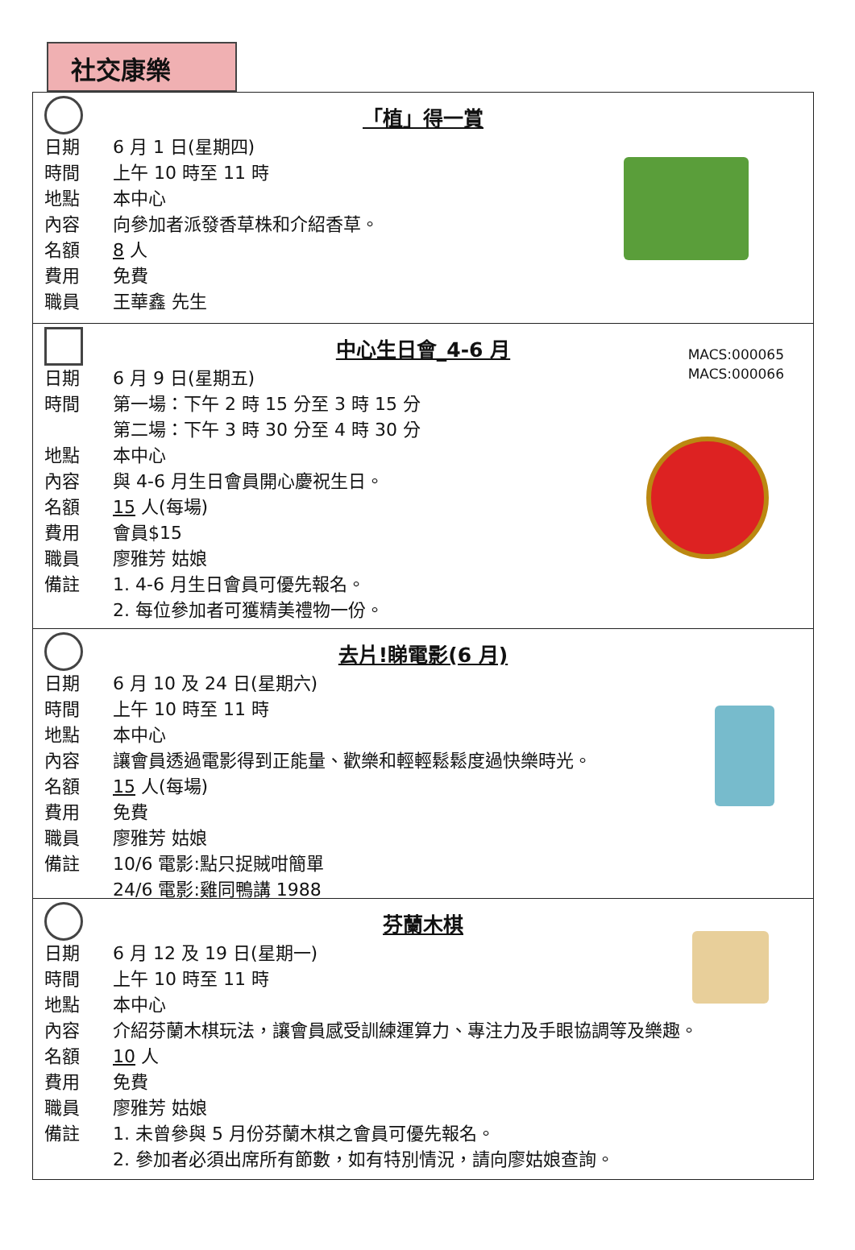社交康樂
「植」得一賞
日期 6 月 1 日(星期四)
時間 上午 10 時至 11 時
地點 本中心
內容 向參加者派發香草株和介紹香草。
名額 8 人
費用 免費
職員 王華鑫 先生
中心生日會_4-6 月
MACS:000065
MACS:000066
日期 6 月 9 日(星期五)
時間 第一場：下午 2 時 15 分至 3 時 15 分
第二場：下午 3 時 30 分至 4 時 30 分
地點 本中心
內容 與 4-6 月生日會員開心慶祝生日。
名額 15 人(每場)
費用 會員$15
職員 廖雅芳 姑娘
備註 1. 4-6 月生日會員可優先報名。
2. 每位參加者可獲精美禮物一份。
去片!睇電影(6 月)
日期 6 月 10 及 24 日(星期六)
時間 上午 10 時至 11 時
地點 本中心
內容 讓會員透過電影得到正能量、歡樂和輕輕鬆鬆度過快樂時光。
名額 15 人(每場)
費用 免費
職員 廖雅芳 姑娘
備註 10/6 電影:點只捉賊咁簡單
24/6 電影:雞同鴨講 1988
芬蘭木棋
日期 6 月 12 及 19 日(星期一)
時間 上午 10 時至 11 時
地點 本中心
內容 介紹芬蘭木棋玩法，讓會員感受訓練運算力、專注力及手眼協調等及樂趣。
名額 10 人
費用 免費
職員 廖雅芳 姑娘
備註 1. 未曾參與 5 月份芬蘭木棋之會員可優先報名。
2. 參加者必須出席所有節數，如有特別情況，請向廖姑娘查詢。